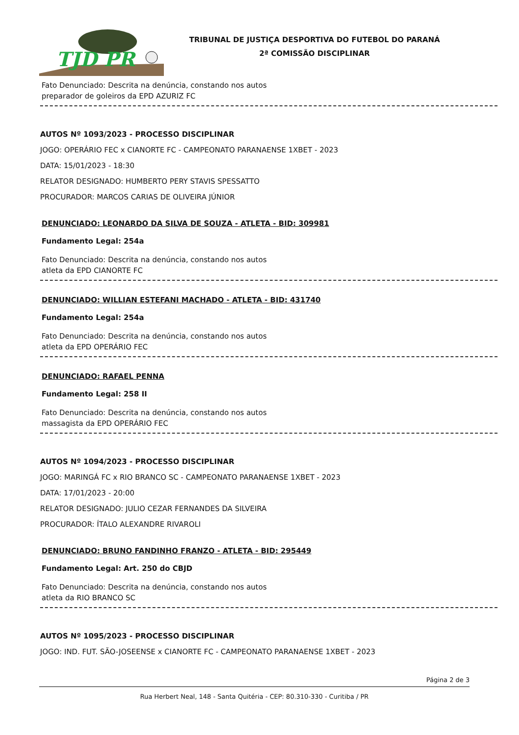TJD PR
TRIBUNAL DE JUSTIÇA DESPORTIVA DO FUTEBOL DO PARANÁ
2ª COMISSÃO DISCIPLINAR
Fato Denunciado: Descrita na denúncia, constando nos autos
preparador de goleiros da EPD AZURIZ FC
AUTOS Nº 1093/2023 - PROCESSO DISCIPLINAR
JOGO: OPERÁRIO FEC x CIANORTE FC - CAMPEONATO PARANAENSE 1XBET - 2023
DATA: 15/01/2023 - 18:30
RELATOR DESIGNADO: HUMBERTO PERY STAVIS SPESSATTO
PROCURADOR: MARCOS CARIAS DE OLIVEIRA JÚNIOR
DENUNCIADO: LEONARDO DA SILVA DE SOUZA - ATLETA - BID: 309981
Fundamento Legal: 254a
Fato Denunciado: Descrita na denúncia, constando nos autos
atleta da EPD CIANORTE FC
DENUNCIADO: WILLIAN ESTEFANI MACHADO - ATLETA - BID: 431740
Fundamento Legal: 254a
Fato Denunciado: Descrita na denúncia, constando nos autos
atleta da EPD OPERÁRIO FEC
DENUNCIADO: RAFAEL PENNA
Fundamento Legal: 258 II
Fato Denunciado: Descrita na denúncia, constando nos autos
massagista da EPD OPERÁRIO FEC
AUTOS Nº 1094/2023 - PROCESSO DISCIPLINAR
JOGO: MARINGÁ FC x RIO BRANCO SC - CAMPEONATO PARANAENSE 1XBET - 2023
DATA: 17/01/2023 - 20:00
RELATOR DESIGNADO: JULIO CEZAR FERNANDES DA SILVEIRA
PROCURADOR: ÍTALO ALEXANDRE RIVAROLI
DENUNCIADO: BRUNO FANDINHO FRANZO - ATLETA - BID: 295449
Fundamento Legal: Art. 250 do CBJD
Fato Denunciado: Descrita na denúncia, constando nos autos
atleta da RIO BRANCO SC
AUTOS Nº 1095/2023 - PROCESSO DISCIPLINAR
JOGO: IND. FUT. SÃO-JOSEENSE x CIANORTE FC - CAMPEONATO PARANAENSE 1XBET - 2023
Página 2 de 3
Rua Herbert Neal, 148 - Santa Quitéria - CEP: 80.310-330 - Curitiba / PR